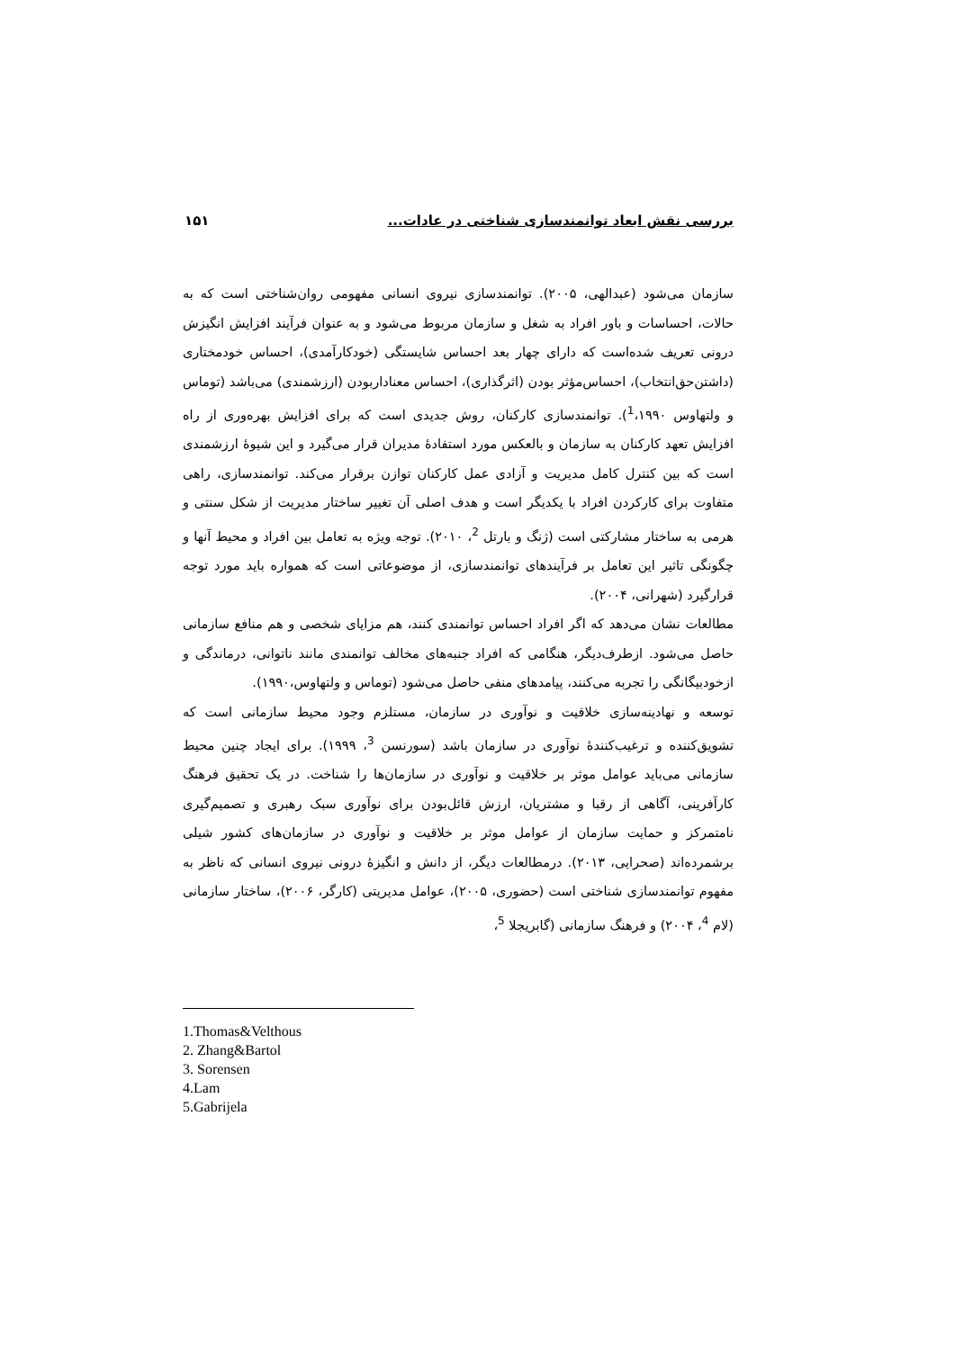بررسی نقش ابعاد توانمندسازی شناختی در عادات... ۱۵۱
سازمان می‌شود (عبدالهی، ۲۰۰۵). توانمندسازی نیروی انسانی مفهومی روان‌شناختی است که به حالات، احساسات و باور افراد به شغل و سازمان مربوط می‌شود و به عنوان فرآیند افزایش انگیزش درونی تعریف شده‌است که دارای چهار بعد احساس شایستگی (خودکارآمدی)، احساس خودمختاری (داشتن‌حق‌انتخاب)، احساس‌مؤثر بودن (اثرگذاری)، احساس معناداربودن (ارزشمندی) می‌باشد (توماس و ولتهاوس <sup>1</sup>،۱۹۹۰). توانمندسازی کارکنان، روش جدیدی است که برای افزایش بهره‌وری از راه افزایش تعهد کارکنان به سازمان و بالعکس مورد استفادهٔ مدیران قرار می‌گیرد و این شیوهٔ ارزشمندی است که بین کنترل کامل مدیریت و آزادی عمل کارکنان توازن برقرار می‌کند. توانمندسازی، راهی متفاوت برای کارکردن افراد با یکدیگر است و هدف اصلی آن تغییر ساختار مدیریت از شکل سنتی و هرمی به ساختار مشارکتی است (ژنگ و بارتل <sup>2</sup>، ۲۰۱۰). توجه ویژه به تعامل بین افراد و محیط آنها و چگونگی تاثیر این تعامل بر فرآیندهای توانمندسازی، از موضوعاتی است که همواره باید مورد توجه قرارگیرد (شهرانی، ۲۰۰۴).
مطالعات نشان می‌دهد که اگر افراد احساس توانمندی کنند، هم مزایای شخصی و هم منافع سازمانی حاصل می‌شود. ازطرف‌دیگر، هنگامی که افراد جنبه‌های مخالف توانمندی مانند ناتوانی، درماندگی و ازخودبیگانگی را تجربه می‌کنند، پیامدهای منفی حاصل می‌شود (توماس و ولتهاوس،۱۹۹۰).
توسعه و نهادینه‌سازی خلاقیت و نوآوری در سازمان، مستلزم وجود محیط سازمانی است که تشویق‌کننده و ترغیب‌کنندهٔ نوآوری در سازمان باشد (سورنسن <sup>3</sup>، ۱۹۹۹). برای ایجاد چنین محیط سازمانی می‌باید عوامل موثر بر خلاقیت و نوآوری در سازمان‌ها را شناخت. در یک تحقیق فرهنگ کارآفرینی، آگاهی از رقبا و مشتریان، ارزش قائل‌بودن برای نوآوری سبک رهبری و تصمیم‌گیری نامتمرکز و حمایت سازمان از عوامل موثر بر خلاقیت و نوآوری در سازمان‌های کشور شیلی برشمرده‌اند (صحرایی، ۲۰۱۳). درمطالعات دیگر، از دانش و انگیزهٔ درونی نیروی انسانی که ناظر به مفهوم توانمندسازی شناختی است (حضوری، ۲۰۰۵)، عوامل مدیریتی (کارگر، ۲۰۰۶)، ساختار سازمانی (لام <sup>4</sup>، ۲۰۰۴) و فرهنگ سازمانی (گابریجلا <sup>5</sup>،
1.Thomas&Velthous
2. Zhang&Bartol
3. Sorensen
4.Lam
5.Gabrijela